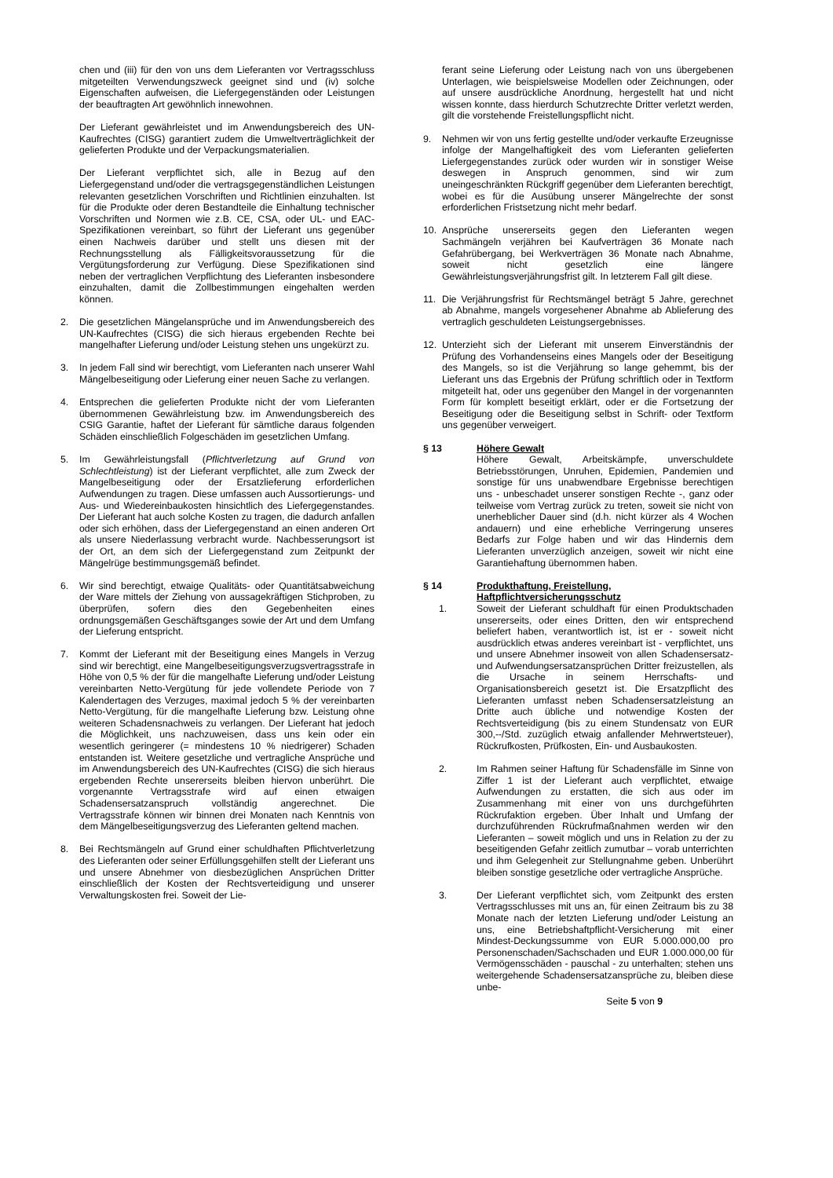chen und (iii) für den von uns dem Lieferanten vor Vertragsschluss mitgeteilten Verwendungszweck geeignet sind und (iv) solche Eigenschaften aufweisen, die Liefergegenständen oder Leistungen der beauftragten Art gewöhnlich innewohnen.
Der Lieferant gewährleistet und im Anwendungsbereich des UN-Kaufrechtes (CISG) garantiert zudem die Umweltverträglichkeit der gelieferten Produkte und der Verpackungsmaterialien.
Der Lieferant verpflichtet sich, alle in Bezug auf den Liefergegenstand und/oder die vertragsgegenständlichen Leistungen relevanten gesetzlichen Vorschriften und Richtlinien einzuhalten. Ist für die Produkte oder deren Bestandteile die Einhaltung technischer Vorschriften und Normen wie z.B. CE, CSA, oder UL- und EAC-Spezifikationen vereinbart, so führt der Lieferant uns gegenüber einen Nachweis darüber und stellt uns diesen mit der Rechnungsstellung als Fälligkeitsvoraussetzung für die Vergütungsforderung zur Verfügung. Diese Spezifikationen sind neben der vertraglichen Verpflichtung des Lieferanten insbesondere einzuhalten, damit die Zollbestimmungen eingehalten werden können.
2. Die gesetzlichen Mängelansprüche und im Anwendungsbereich des UN-Kaufrechtes (CISG) die sich hieraus ergebenden Rechte bei mangelhafter Lieferung und/oder Leistung stehen uns ungekürzt zu.
3. In jedem Fall sind wir berechtigt, vom Lieferanten nach unserer Wahl Mängelbeseitigung oder Lieferung einer neuen Sache zu verlangen.
4. Entsprechen die gelieferten Produkte nicht der vom Lieferanten übernommenen Gewährleistung bzw. im Anwendungsbereich des CSIG Garantie, haftet der Lieferant für sämtliche daraus folgenden Schäden einschließlich Folgeschäden im gesetzlichen Umfang.
5. Im Gewährleistungsfall (Pflichtverletzung auf Grund von Schlechtleistung) ist der Lieferant verpflichtet, alle zum Zweck der Mangelbeseitigung oder der Ersatzlieferung erforderlichen Aufwendungen zu tragen. Diese umfassen auch Aussortierungs- und Aus- und Wiedereinbaukosten hinsichtlich des Liefergegenstandes. Der Lieferant hat auch solche Kosten zu tragen, die dadurch anfallen oder sich erhöhen, dass der Liefergegenstand an einen anderen Ort als unsere Niederlassung verbracht wurde. Nachbesserungsort ist der Ort, an dem sich der Liefergegenstand zum Zeitpunkt der Mängelrüge bestimmungsgemäß befindet.
6. Wir sind berechtigt, etwaige Qualitäts- oder Quantitätsabweichung der Ware mittels der Ziehung von aussagekräftigen Stichproben, zu überprüfen, sofern dies den Gegebenheiten eines ordnungsgemäßen Geschäftsganges sowie der Art und dem Umfang der Lieferung entspricht.
7. Kommt der Lieferant mit der Beseitigung eines Mangels in Verzug sind wir berechtigt, eine Mangelbeseitigungsverzugsvertragsstrafe in Höhe von 0,5 % der für die mangelhafte Lieferung und/oder Leistung vereinbarten Netto-Vergütung für jede vollendete Periode von 7 Kalendertagen des Verzuges, maximal jedoch 5 % der vereinbarten Netto-Vergütung, für die mangelhafte Lieferung bzw. Leistung ohne weiteren Schadensnachweis zu verlangen. Der Lieferant hat jedoch die Möglichkeit, uns nachzuweisen, dass uns kein oder ein wesentlich geringerer (= mindestens 10 % niedrigerer) Schaden entstanden ist. Weitere gesetzliche und vertragliche Ansprüche und im Anwendungsbereich des UN-Kaufrechtes (CISG) die sich hieraus ergebenden Rechte unsererseits bleiben hiervon unberührt. Die vorgenannte Vertragsstrafe wird auf einen etwaigen Schadensersatzanspruch vollständig angerechnet. Die Vertragsstrafe können wir binnen drei Monaten nach Kenntnis von dem Mängelbeseitigungsverzug des Lieferanten geltend machen.
8. Bei Rechtsmängeln auf Grund einer schuldhaften Pflichtverletzung des Lieferanten oder seiner Erfüllungsgehilfen stellt der Lieferant uns und unsere Abnehmer von diesbezüglichen Ansprüchen Dritter einschließlich der Kosten der Rechtsverteidigung und unserer Verwaltungskosten frei. Soweit der Lie-
ferant seine Lieferung oder Leistung nach von uns übergebenen Unterlagen, wie beispielsweise Modellen oder Zeichnungen, oder auf unsere ausdrückliche Anordnung, hergestellt hat und nicht wissen konnte, dass hierdurch Schutzrechte Dritter verletzt werden, gilt die vorstehende Freistellungspflicht nicht.
9. Nehmen wir von uns fertig gestellte und/oder verkaufte Erzeugnisse infolge der Mangelhaftigkeit des vom Lieferanten gelieferten Liefergegenstandes zurück oder wurden wir in sonstiger Weise deswegen in Anspruch genommen, sind wir zum uneingeschränkten Rückgriff gegenüber dem Lieferanten berechtigt, wobei es für die Ausübung unserer Mängelrechte der sonst erforderlichen Fristsetzung nicht mehr bedarf.
10. Ansprüche unsererseits gegen den Lieferanten wegen Sachmängeln verjähren bei Kaufverträgen 36 Monate nach Gefahrübergang, bei Werkverträgen 36 Monate nach Abnahme, soweit nicht gesetzlich eine längere Gewährleistungsverjährungsfrist gilt. In letzterem Fall gilt diese.
11. Die Verjährungsfrist für Rechtsmängel beträgt 5 Jahre, gerechnet ab Abnahme, mangels vorgesehener Abnahme ab Ablieferung des vertraglich geschuldeten Leistungsergebnisses.
12. Unterzieht sich der Lieferant mit unserem Einverständnis der Prüfung des Vorhandenseins eines Mangels oder der Beseitigung des Mangels, so ist die Verjährung so lange gehemmt, bis der Lieferant uns das Ergebnis der Prüfung schriftlich oder in Textform mitgeteilt hat, oder uns gegenüber den Mangel in der vorgenannten Form für komplett beseitigt erklärt, oder er die Fortsetzung der Beseitigung oder die Beseitigung selbst in Schrift- oder Textform uns gegenüber verweigert.
§ 13 Höhere Gewalt
Höhere Gewalt, Arbeitskämpfe, unverschuldete Betriebsstörungen, Unruhen, Epidemien, Pandemien und sonstige für uns unabwendbare Ergebnisse berechtigen uns - unbeschadet unserer sonstigen Rechte -, ganz oder teilweise vom Vertrag zurück zu treten, soweit sie nicht von unerheblicher Dauer sind (d.h. nicht kürzer als 4 Wochen andauern) und eine erhebliche Verringerung unseres Bedarfs zur Folge haben und wir das Hindernis dem Lieferanten unverzüglich anzeigen, soweit wir nicht eine Garantiehaftung übernommen haben.
§ 14 Produkthaftung, Freistellung, Haftpflichtversicherungsschutz
1. Soweit der Lieferant schuldhaft für einen Produktschaden unsererseits, oder eines Dritten, den wir entsprechend beliefert haben, verantwortlich ist, ist er - soweit nicht ausdrücklich etwas anderes vereinbart ist - verpflichtet, uns und unsere Abnehmer insoweit von allen Schadensersatz- und Aufwendungsersatzansprüchen Dritter freizustellen, als die Ursache in seinem Herrschafts- und Organisationsbereich gesetzt ist. Die Ersatzpflicht des Lieferanten umfasst neben Schadensersatzleistung an Dritte auch übliche und notwendige Kosten der Rechtsverteidigung (bis zu einem Stundensatz von EUR 300,--/Std. zuzüglich etwaig anfallender Mehrwertsteuer), Rückrufkosten, Prüfkosten, Ein- und Ausbaukosten.
2. Im Rahmen seiner Haftung für Schadensfälle im Sinne von Ziffer 1 ist der Lieferant auch verpflichtet, etwaige Aufwendungen zu erstatten, die sich aus oder im Zusammenhang mit einer von uns durchgeführten Rückrufaktion ergeben. Über Inhalt und Umfang der durchzuführenden Rückrufmaßnahmen werden wir den Lieferanten – soweit möglich und uns in Relation zu der zu beseitigenden Gefahr zeitlich zumutbar – vorab unterrichten und ihm Gelegenheit zur Stellungnahme geben. Unberührt bleiben sonstige gesetzliche oder vertragliche Ansprüche.
3. Der Lieferant verpflichtet sich, vom Zeitpunkt des ersten Vertragsschlusses mit uns an, für einen Zeitraum bis zu 38 Monate nach der letzten Lieferung und/oder Leistung an uns, eine Betriebshaftpflicht-Versicherung mit einer Mindest-Deckungssumme von EUR 5.000.000,00 pro Personenschaden/Sachschaden und EUR 1.000.000,00 für Vermögensschäden - pauschal - zu unterhalten; stehen uns weitergehende Schadensersatzansprüche zu, bleiben diese unbe-
Seite 5 von 9